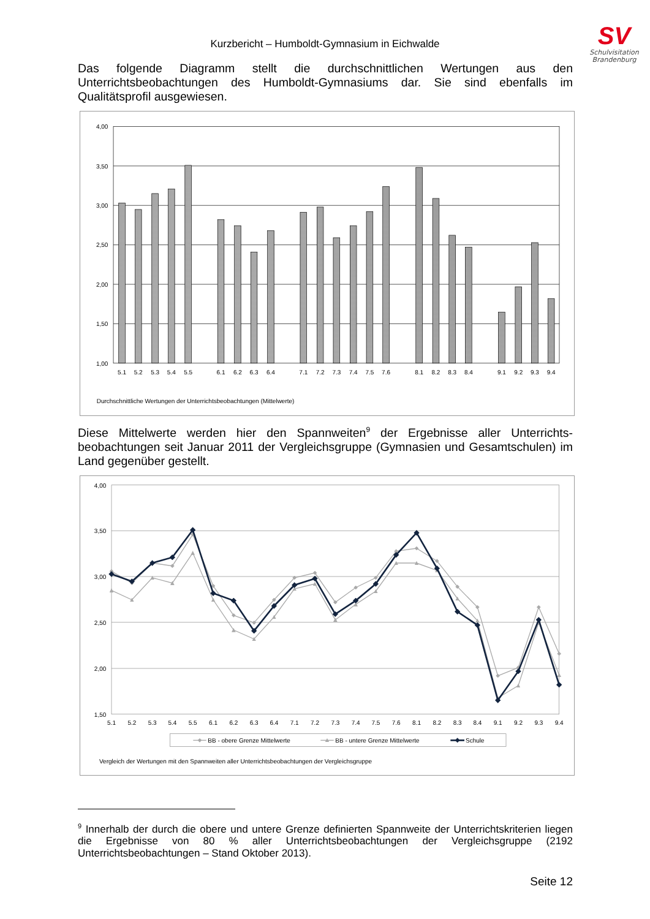SV
Schulvisitation
Brandenburg
Kurzbericht – Humboldt-Gymnasium in Eichwalde
Das folgende Diagramm stellt die durchschnittlichen Wertungen aus den Unterrichtsbeobachtungen des Humboldt-Gymnasiums dar. Sie sind ebenfalls im Qualitätsprofil ausgewiesen.
4,00
3,50
3,00
2,50
2,00
1,50
1,00
5.1
5.2
5.3
5.4
5.5
6.1
6.2
6.3
6.4
7.1
7.2
7.3
7.4
7.5
7.6
8.1
8.2
8.3
8.4
9.1
9.2
9.3
9.4
Durchschnittliche Wertungen der Unterrichtsbeobachtungen (Mittelwerte)
Diese Mittelwerte werden hier den Spannweiten<sup>9</sup> der Ergebnisse aller Unterrichts-beobachtungen seit Januar 2011 der Vergleichsgruppe (Gymnasien und Gesamtschulen) im Land gegenüber gestellt.
4,00
3,50
3,00
2,50
2,00
1,50
5.1
5.2
5.3
5.4
5.5
6.1
6.2
6.3
6.4
7.1
7.2
7.3
7.4
7.5
7.6
8.1
8.2
8.3
8.4
9.1
9.2
9.3
9.4
BB - obere Grenze Mittelwerte
BB - untere Grenze Mittelwerte
Schule
Vergleich der Wertungen mit den Spannweiten aller Unterrichtsbeobachtungen der Vergleichsgruppe
<sup>9</sup> Innerhalb der durch die obere und untere Grenze definierten Spannweite der Unterrichtskriterien liegen die Ergebnisse von 80 % aller Unterrichtsbeobachtungen der Vergleichsgruppe (2192 Unterrichtsbeobachtungen – Stand Oktober 2013).
Seite 12